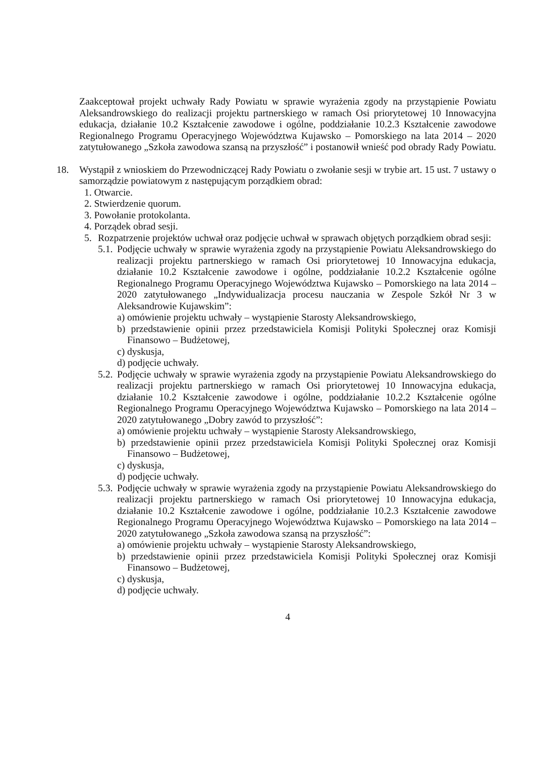Zaakceptował projekt uchwały Rady Powiatu w sprawie wyrażenia zgody na przystąpienie Powiatu Aleksandrowskiego do realizacji projektu partnerskiego w ramach Osi priorytetowej 10 Innowacyjna edukacja, działanie 10.2 Kształcenie zawodowe i ogólne, poddziałanie 10.2.3 Kształcenie zawodowe Regionalnego Programu Operacyjnego Województwa Kujawsko – Pomorskiego na lata 2014 – 2020 zatytułowanego „Szkoła zawodowa szansą na przyszłość” i postanowił wnieść pod obrady Rady Powiatu.
18. Wystąpił z wnioskiem do Przewodniczącej Rady Powiatu o zwołanie sesji w trybie art. 15 ust. 7 ustawy o samorządzie powiatowym z następującym porządkiem obrad:
1. Otwarcie.
2. Stwierdzenie quorum.
3. Powołanie protokolanta.
4. Porządek obrad sesji.
5. Rozpatrzenie projektów uchwał oraz podjęcie uchwał w sprawach objętych porządkiem obrad sesji:
5.1.
Podjęcie uchwały w sprawie wyrażenia zgody na przystąpienie Powiatu Aleksandrowskiego do realizacji projektu partnerskiego w ramach Osi priorytetowej 10 Innowacyjna edukacja, działanie 10.2 Kształcenie zawodowe i ogólne, poddziałanie 10.2.2 Kształcenie ogólne Regionalnego Programu Operacyjnego Województwa Kujawsko – Pomorskiego na lata 2014 – 2020 zatytułowanego „Indywidualizacja procesu nauczania w Zespole Szkół Nr 3 w Aleksandrowie Kujawskim”:
a) omówienie projektu uchwały – wystąpienie Starosty Aleksandrowskiego,
b) przedstawienie opinii przez przedstawiciela Komisji Polityki Społecznej oraz Komisji Finansowo – Budżetowej,
c) dyskusja,
d) podjęcie uchwały.
5.2.
Podjęcie uchwały w sprawie wyrażenia zgody na przystąpienie Powiatu Aleksandrowskiego do realizacji projektu partnerskiego w ramach Osi priorytetowej 10 Innowacyjna edukacja, działanie 10.2 Kształcenie zawodowe i ogólne, poddziałanie 10.2.2 Kształcenie ogólne Regionalnego Programu Operacyjnego Województwa Kujawsko – Pomorskiego na lata 2014 – 2020 zatytułowanego „Dobry zawód to przyszłość”:
a) omówienie projektu uchwały – wystąpienie Starosty Aleksandrowskiego,
b) przedstawienie opinii przez przedstawiciela Komisji Polityki Społecznej oraz Komisji Finansowo – Budżetowej,
c) dyskusja,
d) podjęcie uchwały.
5.3.
Podjęcie uchwały w sprawie wyrażenia zgody na przystąpienie Powiatu Aleksandrowskiego do realizacji projektu partnerskiego w ramach Osi priorytetowej 10 Innowacyjna edukacja, działanie 10.2 Kształcenie zawodowe i ogólne, poddziałanie 10.2.3 Kształcenie zawodowe Regionalnego Programu Operacyjnego Województwa Kujawsko – Pomorskiego na lata 2014 – 2020 zatytułowanego „Szkoła zawodowa szansą na przyszłość”:
a) omówienie projektu uchwały – wystąpienie Starosty Aleksandrowskiego,
b) przedstawienie opinii przez przedstawiciela Komisji Polityki Społecznej oraz Komisji Finansowo – Budżetowej,
c) dyskusja,
d) podjęcie uchwały.
4